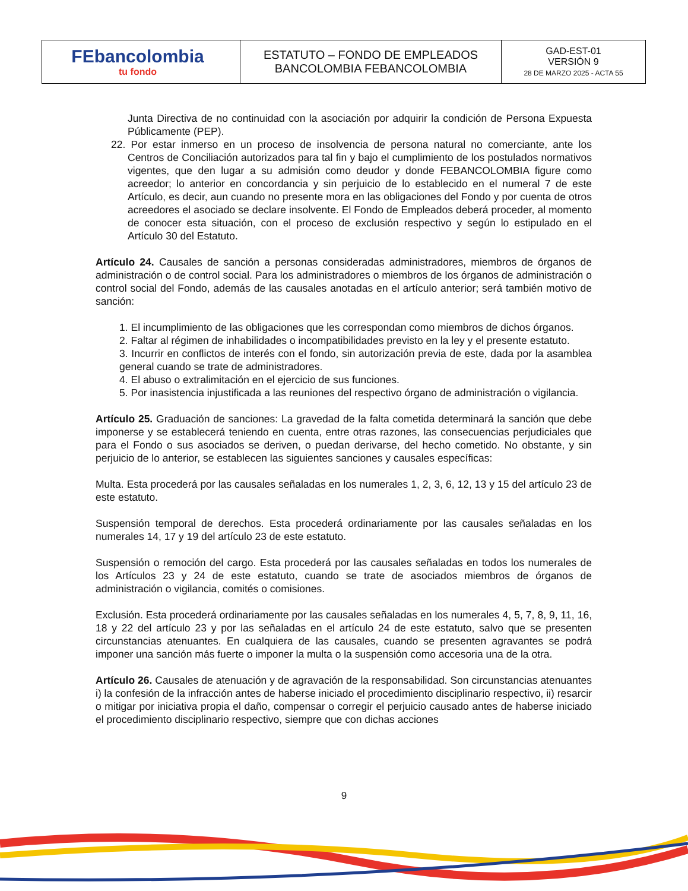| FEbancolombia tu fondo | ESTATUTO – FONDO DE EMPLEADOS BANCOLOMBIA FEBANCOLOMBIA | GAD-EST-01 VERSIÓN 9 28 DE MARZO 2025 - ACTA 55 |
Junta Directiva de no continuidad con la asociación por adquirir la condición de Persona Expuesta Públicamente (PEP).
22. Por estar inmerso en un proceso de insolvencia de persona natural no comerciante, ante los Centros de Conciliación autorizados para tal fin y bajo el cumplimiento de los postulados normativos vigentes, que den lugar a su admisión como deudor y donde FEBANCOLOMBIA figure como acreedor; lo anterior en concordancia y sin perjuicio de lo establecido en el numeral 7 de este Artículo, es decir, aun cuando no presente mora en las obligaciones del Fondo y por cuenta de otros acreedores el asociado se declare insolvente. El Fondo de Empleados deberá proceder, al momento de conocer esta situación, con el proceso de exclusión respectivo y según lo estipulado en el Artículo 30 del Estatuto.
Artículo 24. Causales de sanción a personas consideradas administradores, miembros de órganos de administración o de control social. Para los administradores o miembros de los órganos de administración o control social del Fondo, además de las causales anotadas en el artículo anterior; será también motivo de sanción:
1. El incumplimiento de las obligaciones que les correspondan como miembros de dichos órganos.
2. Faltar al régimen de inhabilidades o incompatibilidades previsto en la ley y el presente estatuto.
3. Incurrir en conflictos de interés con el fondo, sin autorización previa de este, dada por la asamblea general cuando se trate de administradores.
4. El abuso o extralimitación en el ejercicio de sus funciones.
5. Por inasistencia injustificada a las reuniones del respectivo órgano de administración o vigilancia.
Artículo 25. Graduación de sanciones: La gravedad de la falta cometida determinará la sanción que debe imponerse y se establecerá teniendo en cuenta, entre otras razones, las consecuencias perjudiciales que para el Fondo o sus asociados se deriven, o puedan derivarse, del hecho cometido. No obstante, y sin perjuicio de lo anterior, se establecen las siguientes sanciones y causales específicas:
Multa. Esta procederá por las causales señaladas en los numerales 1, 2, 3, 6, 12, 13 y 15 del artículo 23 de este estatuto.
Suspensión temporal de derechos. Esta procederá ordinariamente por las causales señaladas en los numerales 14, 17 y 19 del artículo 23 de este estatuto.
Suspensión o remoción del cargo. Esta procederá por las causales señaladas en todos los numerales de los Artículos 23 y 24 de este estatuto, cuando se trate de asociados miembros de órganos de administración o vigilancia, comités o comisiones.
Exclusión. Esta procederá ordinariamente por las causales señaladas en los numerales 4, 5, 7, 8, 9, 11, 16, 18 y 22 del artículo 23 y por las señaladas en el artículo 24 de este estatuto, salvo que se presenten circunstancias atenuantes. En cualquiera de las causales, cuando se presenten agravantes se podrá imponer una sanción más fuerte o imponer la multa o la suspensión como accesoria una de la otra.
Artículo 26. Causales de atenuación y de agravación de la responsabilidad. Son circunstancias atenuantes i) la confesión de la infracción antes de haberse iniciado el procedimiento disciplinario respectivo, ii) resarcir o mitigar por iniciativa propia el daño, compensar o corregir el perjuicio causado antes de haberse iniciado el procedimiento disciplinario respectivo, siempre que con dichas acciones
9